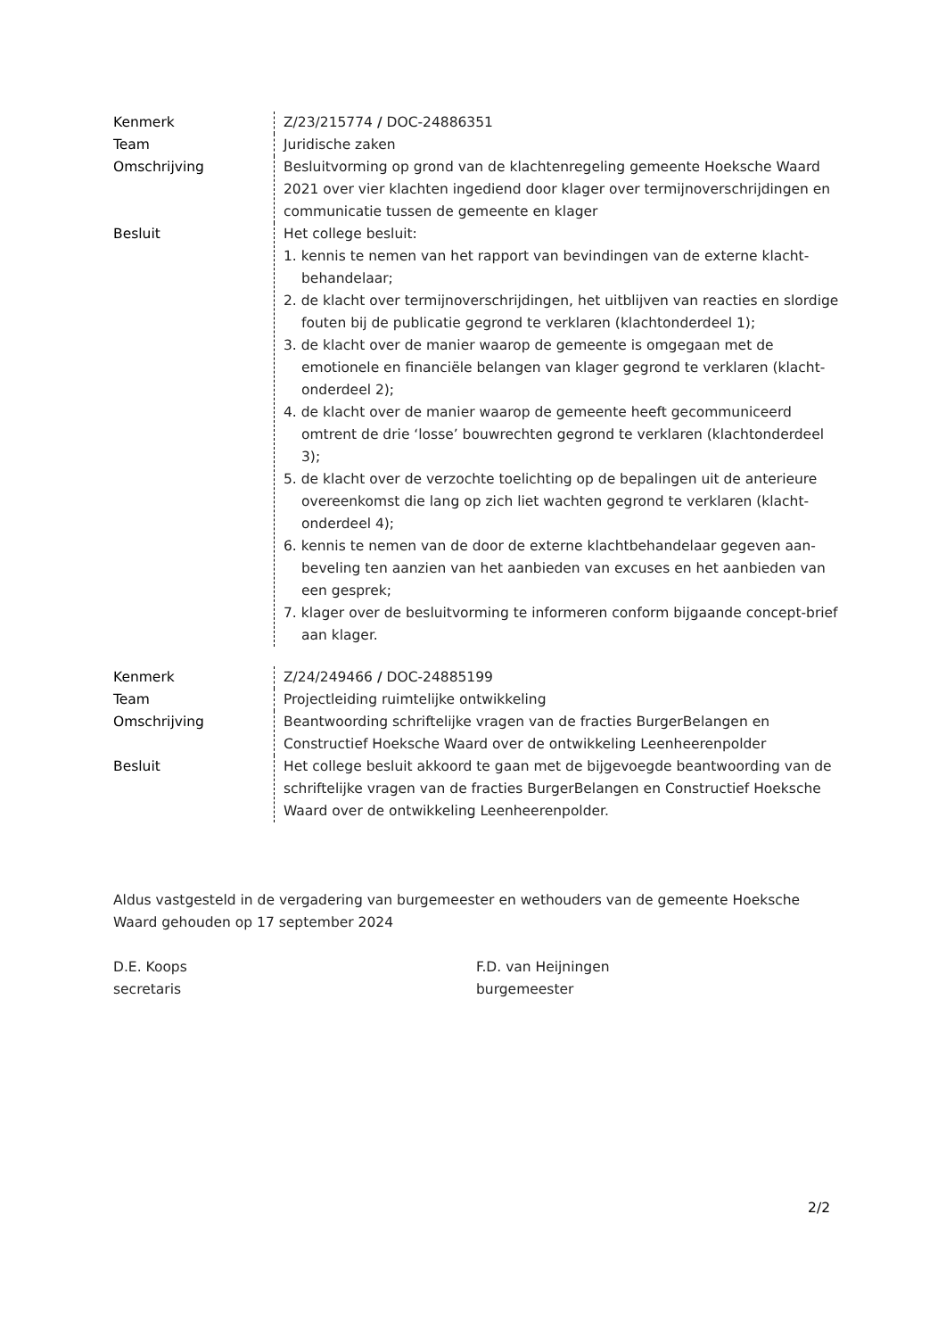| Kenmerk | Z/23/215774 / DOC-24886351 |
| Team | Juridische zaken |
| Omschrijving | Besluitvorming op grond van de klachtenregeling gemeente Hoeksche Waard 2021 over vier klachten ingediend door klager over termijnoverschrijdingen en communicatie tussen de gemeente en klager |
| Besluit | Het college besluit: 1. kennis te nemen van het rapport van bevindingen van de externe klacht-behandelaar; 2. de klacht over termijnoverschrijdingen, het uitblijven van reacties en slordige fouten bij de publicatie gegrond te verklaren (klachtonderdeel 1); 3. de klacht over de manier waarop de gemeente is omgegaan met de emotionele en financiële belangen van klager gegrond te verklaren (klacht-onderdeel 2); 4. de klacht over de manier waarop de gemeente heeft gecommuniceerd omtrent de drie ‘losse’ bouwrechten gegrond te verklaren (klachtonderdeel 3); 5. de klacht over de verzochte toelichting op de bepalingen uit de anterieure overeenkomst die lang op zich liet wachten gegrond te verklaren (klacht-onderdeel 4); 6. kennis te nemen van de door de externe klachtbehandelaar gegeven aan-beveling ten aanzien van het aanbieden van excuses en het aanbieden van een gesprek; 7. klager over de besluitvorming te informeren conform bijgaande concept-brief aan klager. |
| Kenmerk | Z/24/249466 / DOC-24885199 |
| Team | Projectleiding ruimtelijke ontwikkeling |
| Omschrijving | Beantwoording schriftelijke vragen van de fracties BurgerBelangen en Constructief Hoeksche Waard over de ontwikkeling Leenheerenpolder |
| Besluit | Het college besluit akkoord te gaan met de bijgevoegde beantwoording van de schriftelijke vragen van de fracties BurgerBelangen en Constructief Hoeksche Waard over de ontwikkeling Leenheerenpolder. |
Aldus vastgesteld in de vergadering van burgemeester en wethouders van de gemeente Hoeksche Waard gehouden op 17 september 2024
D.E. Koops
secretaris
F.D. van Heijningen
burgemeester
2/2